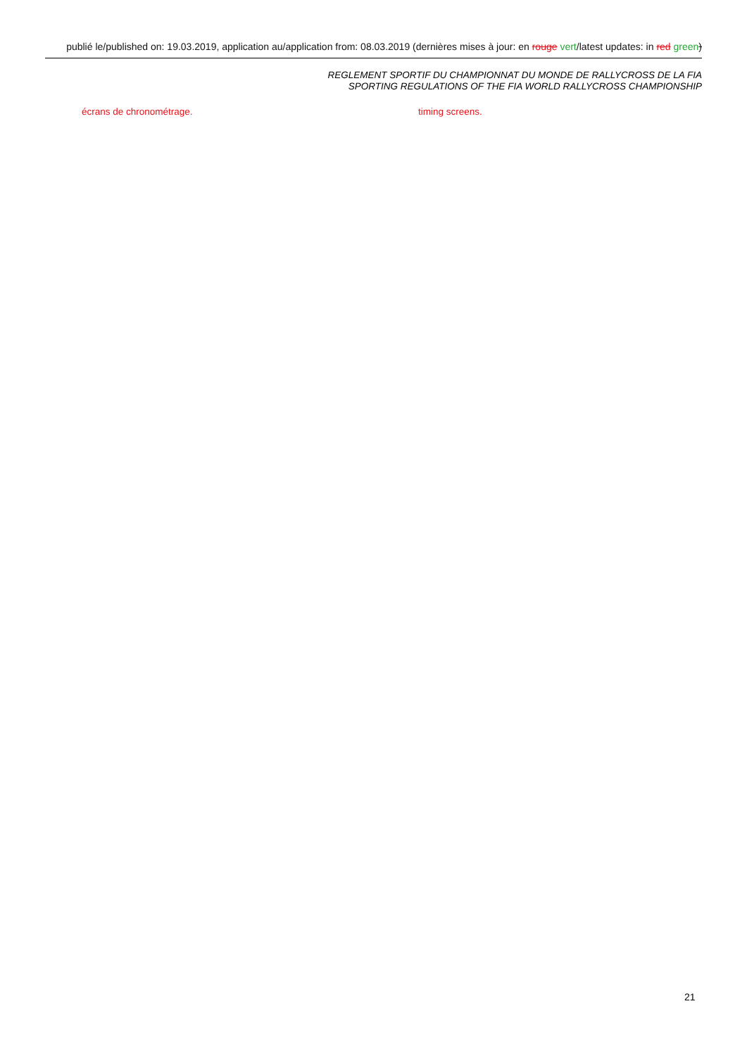publié le/published on: 19.03.2019, application au/application from: 08.03.2019 (dernières mises à jour: en rouge vert/latest updates: in red green)
REGLEMENT SPORTIF DU CHAMPIONNAT DU MONDE DE RALLYCROSS DE LA FIA
SPORTING REGULATIONS OF THE FIA WORLD RALLYCROSS CHAMPIONSHIP
écrans de chronométrage. timing screens.
21